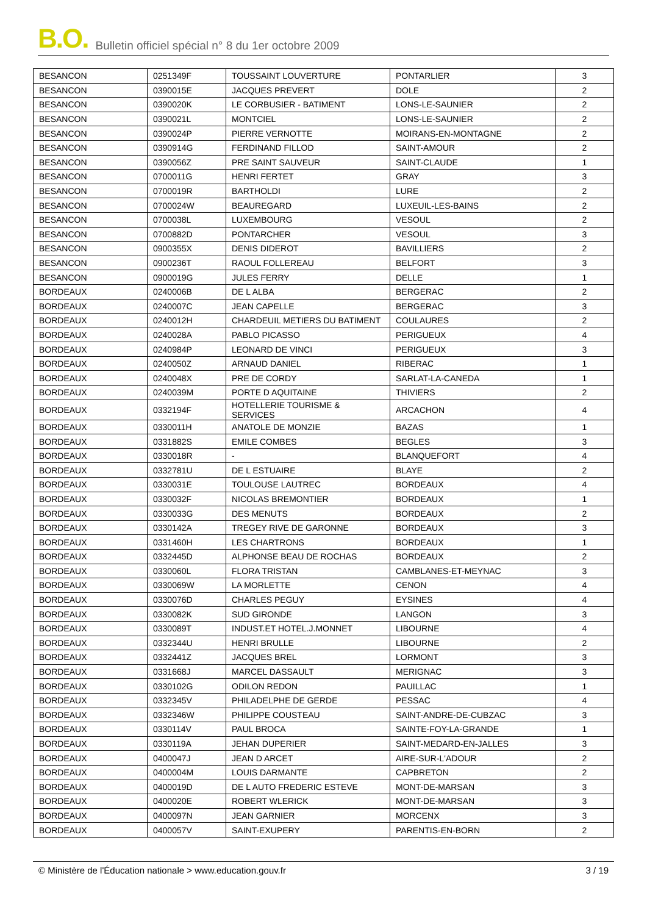B.O. Bulletin officiel spécial n° 8 du 1er octobre 2009
| BESANCON | 0251349F | TOUSSAINT LOUVERTURE | PONTARLIER | 3 |
| BESANCON | 0390015E | JACQUES PREVERT | DOLE | 2 |
| BESANCON | 0390020K | LE CORBUSIER - BATIMENT | LONS-LE-SAUNIER | 2 |
| BESANCON | 0390021L | MONTCIEL | LONS-LE-SAUNIER | 2 |
| BESANCON | 0390024P | PIERRE VERNOTTE | MOIRANS-EN-MONTAGNE | 2 |
| BESANCON | 0390914G | FERDINAND FILLOD | SAINT-AMOUR | 2 |
| BESANCON | 0390056Z | PRE SAINT SAUVEUR | SAINT-CLAUDE | 1 |
| BESANCON | 0700011G | HENRI FERTET | GRAY | 3 |
| BESANCON | 0700019R | BARTHOLDI | LURE | 2 |
| BESANCON | 0700024W | BEAUREGARD | LUXEUIL-LES-BAINS | 2 |
| BESANCON | 0700038L | LUXEMBOURG | VESOUL | 2 |
| BESANCON | 0700882D | PONTARCHER | VESOUL | 3 |
| BESANCON | 0900355X | DENIS DIDEROT | BAVILLIERS | 2 |
| BESANCON | 0900236T | RAOUL FOLLEREAU | BELFORT | 3 |
| BESANCON | 0900019G | JULES FERRY | DELLE | 1 |
| BORDEAUX | 0240006B | DE L ALBA | BERGERAC | 2 |
| BORDEAUX | 0240007C | JEAN CAPELLE | BERGERAC | 3 |
| BORDEAUX | 0240012H | CHARDEUIL METIERS DU BATIMENT | COULAURES | 2 |
| BORDEAUX | 0240028A | PABLO PICASSO | PERIGUEUX | 4 |
| BORDEAUX | 0240984P | LEONARD DE VINCI | PERIGUEUX | 3 |
| BORDEAUX | 0240050Z | ARNAUD DANIEL | RIBERAC | 1 |
| BORDEAUX | 0240048X | PRE DE CORDY | SARLAT-LA-CANEDA | 1 |
| BORDEAUX | 0240039M | PORTE D AQUITAINE | THIVIERS | 2 |
| BORDEAUX | 0332194F | HOTELLERIE TOURISME & SERVICES | ARCACHON | 4 |
| BORDEAUX | 0330011H | ANATOLE DE MONZIE | BAZAS | 1 |
| BORDEAUX | 0331882S | EMILE COMBES | BEGLES | 3 |
| BORDEAUX | 0330018R | - | BLANQUEFORT | 4 |
| BORDEAUX | 0332781U | DE L ESTUAIRE | BLAYE | 2 |
| BORDEAUX | 0330031E | TOULOUSE LAUTREC | BORDEAUX | 4 |
| BORDEAUX | 0330032F | NICOLAS BREMONTIER | BORDEAUX | 1 |
| BORDEAUX | 0330033G | DES MENUTS | BORDEAUX | 2 |
| BORDEAUX | 0330142A | TREGEY RIVE DE GARONNE | BORDEAUX | 3 |
| BORDEAUX | 0331460H | LES CHARTRONS | BORDEAUX | 1 |
| BORDEAUX | 0332445D | ALPHONSE BEAU DE ROCHAS | BORDEAUX | 2 |
| BORDEAUX | 0330060L | FLORA TRISTAN | CAMBLANES-ET-MEYNAC | 3 |
| BORDEAUX | 0330069W | LA MORLETTE | CENON | 4 |
| BORDEAUX | 0330076D | CHARLES PEGUY | EYSINES | 4 |
| BORDEAUX | 0330082K | SUD GIRONDE | LANGON | 3 |
| BORDEAUX | 0330089T | INDUST.ET HOTEL.J.MONNET | LIBOURNE | 4 |
| BORDEAUX | 0332344U | HENRI BRULLE | LIBOURNE | 2 |
| BORDEAUX | 0332441Z | JACQUES BREL | LORMONT | 3 |
| BORDEAUX | 0331668J | MARCEL DASSAULT | MERIGNAC | 3 |
| BORDEAUX | 0330102G | ODILON REDON | PAUILLAC | 1 |
| BORDEAUX | 0332345V | PHILADELPHE DE GERDE | PESSAC | 4 |
| BORDEAUX | 0332346W | PHILIPPE COUSTEAU | SAINT-ANDRE-DE-CUBZAC | 3 |
| BORDEAUX | 0330114V | PAUL BROCA | SAINTE-FOY-LA-GRANDE | 1 |
| BORDEAUX | 0330119A | JEHAN DUPERIER | SAINT-MEDARD-EN-JALLES | 3 |
| BORDEAUX | 0400047J | JEAN D ARCET | AIRE-SUR-L'ADOUR | 2 |
| BORDEAUX | 0400004M | LOUIS DARMANTE | CAPBRETON | 2 |
| BORDEAUX | 0400019D | DE L AUTO FREDERIC ESTEVE | MONT-DE-MARSAN | 3 |
| BORDEAUX | 0400020E | ROBERT WLERICK | MONT-DE-MARSAN | 3 |
| BORDEAUX | 0400097N | JEAN GARNIER | MORCENX | 3 |
| BORDEAUX | 0400057V | SAINT-EXUPERY | PARENTIS-EN-BORN | 2 |
© Ministère de l'Éducation nationale > www.education.gouv.fr 3 / 19